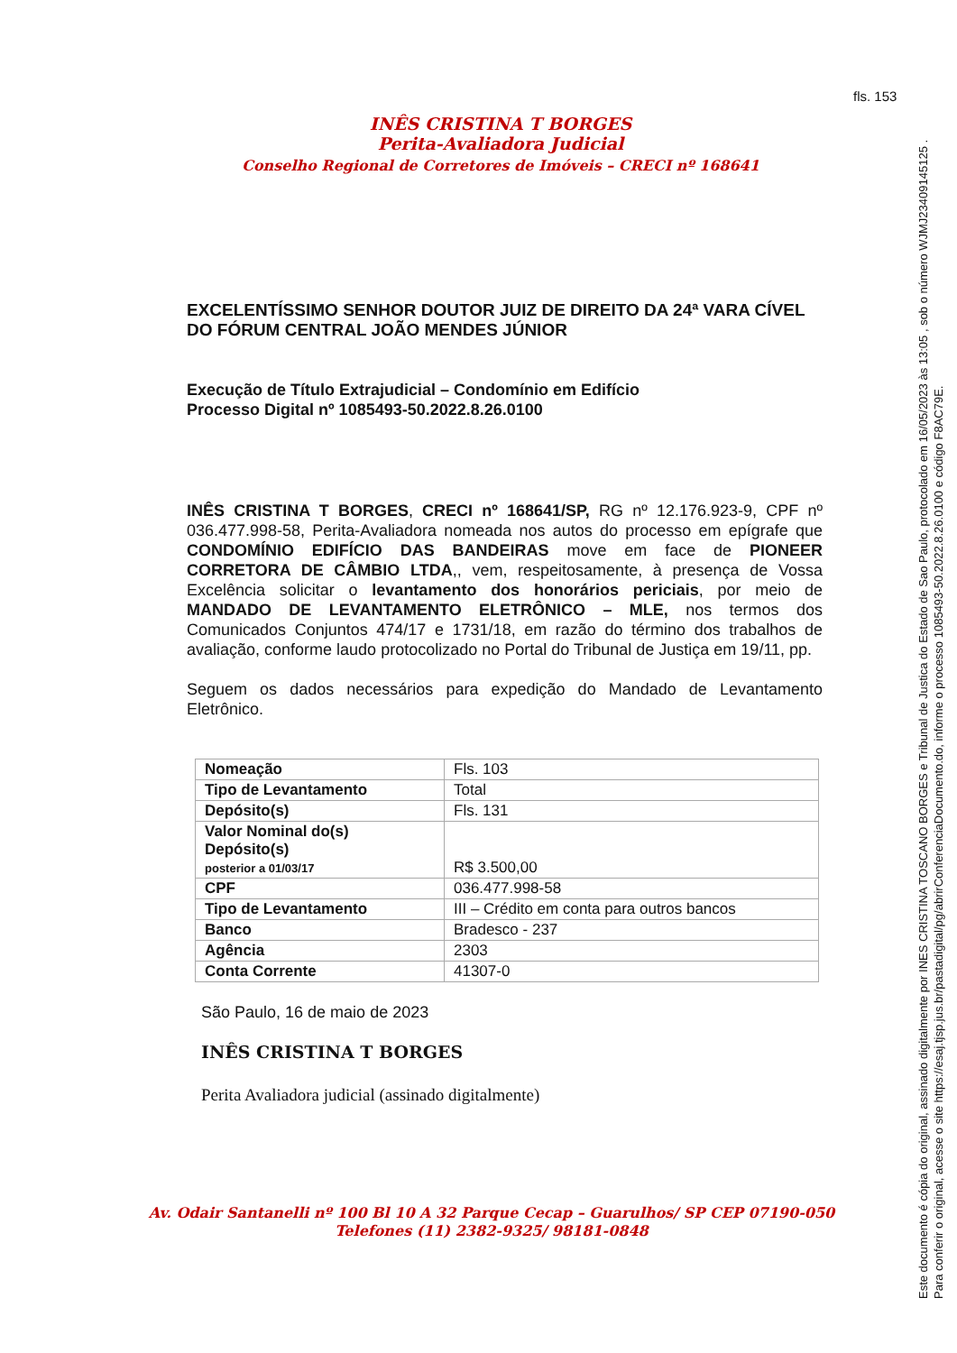fls. 153
INÊS CRISTINA T BORGES
Perita-Avaliadora Judicial
Conselho Regional de Corretores de Imóveis – CRECI nº 168641
EXCELENTÍSSIMO SENHOR DOUTOR JUIZ DE DIREITO DA 24ª VARA CÍVEL DO FÓRUM CENTRAL JOÃO MENDES JÚNIOR
Execução de Título Extrajudicial – Condomínio em Edifício
Processo Digital nº 1085493-50.2022.8.26.0100
INÊS CRISTINA T BORGES, CRECI nº 168641/SP, RG nº 12.176.923-9, CPF nº 036.477.998-58, Perita-Avaliadora nomeada nos autos do processo em epígrafe que CONDOMÍNIO EDIFÍCIO DAS BANDEIRAS move em face de PIONEER CORRETORA DE CÂMBIO LTDA,, vem, respeitosamente, à presença de Vossa Excelência solicitar o levantamento dos honorários periciais, por meio de MANDADO DE LEVANTAMENTO ELETRÔNICO – MLE, nos termos dos Comunicados Conjuntos 474/17 e 1731/18, em razão do término dos trabalhos de avaliação, conforme laudo protocolizado no Portal do Tribunal de Justiça em 19/11, pp.
Seguem os dados necessários para expedição do Mandado de Levantamento Eletrônico.
| Nomeação | Fls. 103 |
| Tipo de Levantamento | Total |
| Depósito(s) | Fls. 131 |
| Valor Nominal do(s) Depósito(s) posterior a 01/03/17 | R$ 3.500,00 |
| CPF | 036.477.998-58 |
| Tipo de Levantamento | III – Crédito em conta para outros bancos |
| Banco | Bradesco - 237 |
| Agência | 2303 |
| Conta Corrente | 41307-0 |
São Paulo, 16 de maio de 2023
INÊS CRISTINA T BORGES
Perita Avaliadora judicial (assinado digitalmente)
Av. Odair Santanelli nº 100 Bl 10 A 32 Parque Cecap – Guarulhos/ SP CEP 07190-050
Telefones (11) 2382-9325/ 98181-0848
Este documento é cópia do original, assinado digitalmente por INES CRISTINA TOSCANO BORGES e Tribunal de Justica do Estado de Sao Paulo, protocolado em 16/05/2023 às 13:05 , sob o número WJMJ23409145125 .
Para conferir o original, acesse o site https://esaj.tjsp.jus.br/pastadigital/pg/abrirConferenciaDocumento.do, informe o processo 1085493-50.2022.8.26.0100 e código F8AC79E.